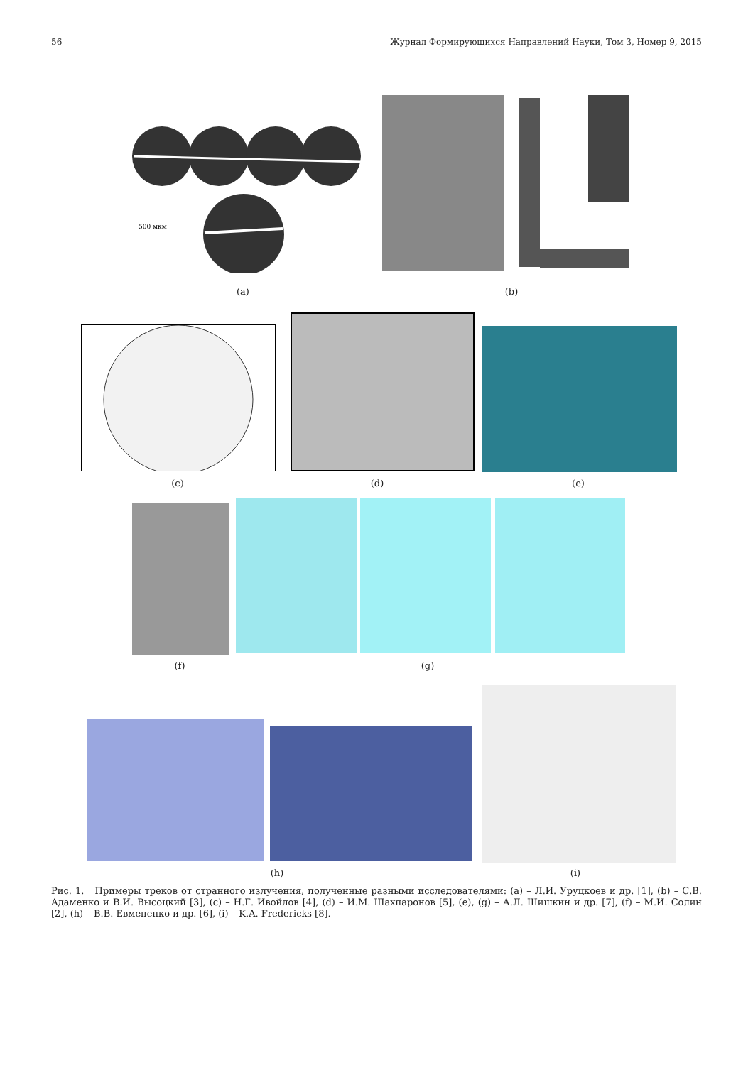56 Журнал Формирующихся Направлений Науки, Том 3, Номер 9, 2015
500 мкм
(a) (b)
(c) (d) (e)
(f) (g)
(h) (i)
Рис. 1. Примеры треков от странного излучения, полученные разными исследователями: (a) – Л.И. Уруцкоев и др. [1], (b) – С.В. Адаменко и В.И. Высоцкий [3], (c) – Н.Г. Ивойлов [4], (d) – И.М. Шахпаронов [5], (e), (g) – А.Л. Шишкин и др. [7], (f) – М.И. Солин [2], (h) – В.В. Евмененко и др. [6], (i) – K.A. Fredericks [8].